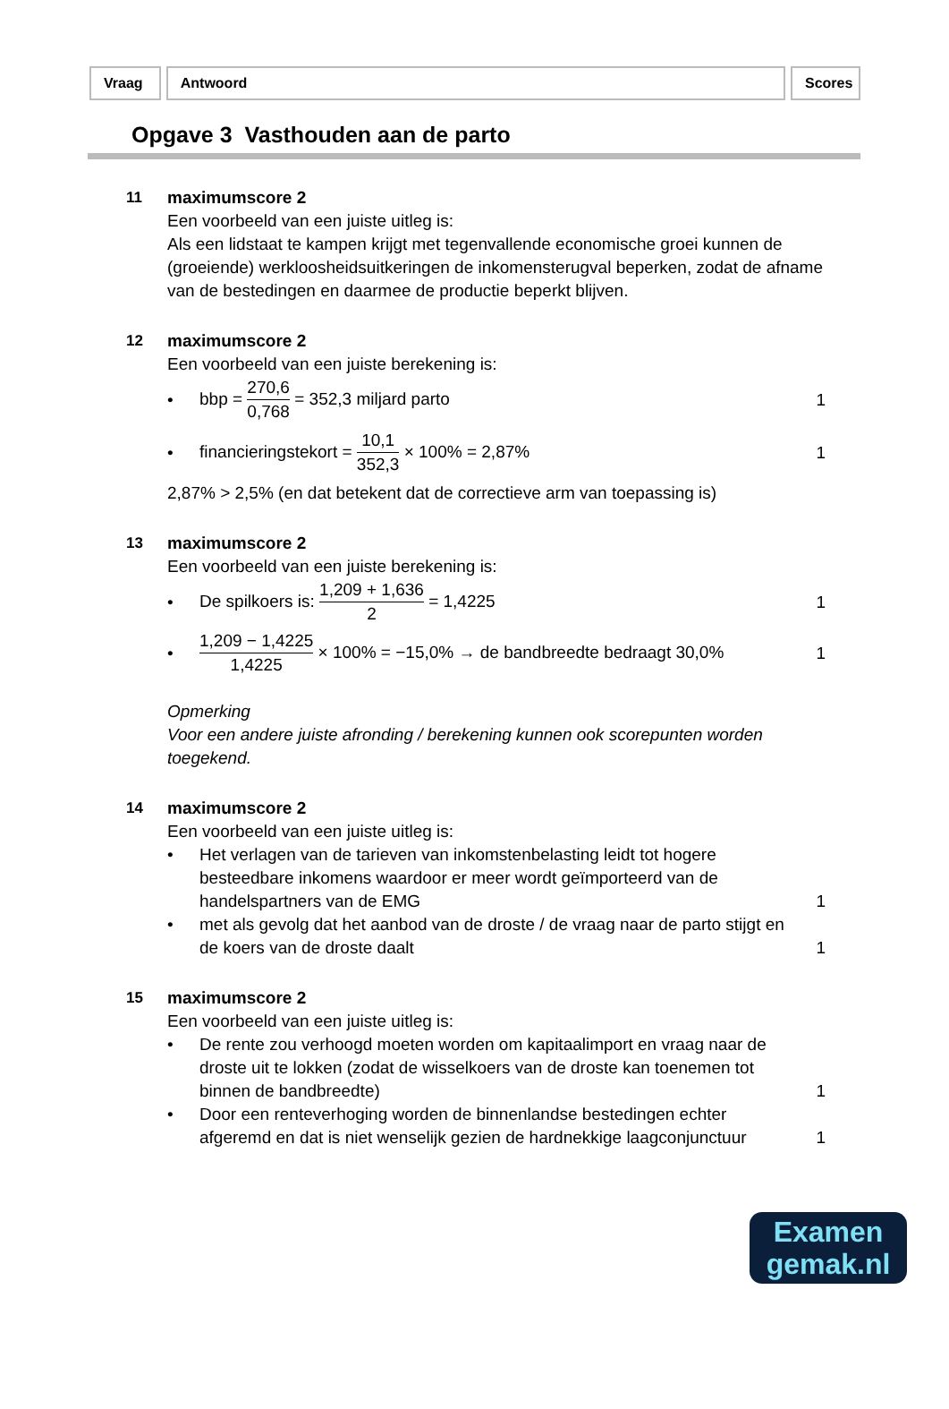Vraag Antwoord Scores
Opgave 3 Vasthouden aan de parto
11
maximumscore 2
Een voorbeeld van een juiste uitleg is:
Als een lidstaat te kampen krijgt met tegenvallende economische groei kunnen de (groeiende) werkloosheidsuitkeringen de inkomensterugval beperken, zodat de afname van de bestedingen en daarmee de productie beperkt blijven.
12
maximumscore 2
Een voorbeeld van een juiste berekening is:
•
bbp = 270,6 0,768 = 352,3 miljard parto
1
•
financieringstekort = 10,1 352,3 × 100% = 2,87%
1
2,87% > 2,5% (en dat betekent dat de correctieve arm van toepassing is)
13
maximumscore 2
Een voorbeeld van een juiste berekening is:
•
De spilkoers is: 1,209 + 1,636 2 = 1,4225
1
•
1,209 − 1,4225 1,4225 × 100% = −15,0% → de bandbreedte bedraagt 30,0%
1
Opmerking
Voor een andere juiste afronding / berekening kunnen ook scorepunten worden toegekend.
14
maximumscore 2
Een voorbeeld van een juiste uitleg is:
•
Het verlagen van de tarieven van inkomstenbelasting leidt tot hogere besteedbare inkomens waardoor er meer wordt geïmporteerd van de handelspartners van de EMG
1
•
met als gevolg dat het aanbod van de droste / de vraag naar de parto stijgt en de koers van de droste daalt
1
15
maximumscore 2
Een voorbeeld van een juiste uitleg is:
•
De rente zou verhoogd moeten worden om kapitaalimport en vraag naar de droste uit te lokken (zodat de wisselkoers van de droste kan toenemen tot binnen de bandbreedte)
1
•
Door een renteverhoging worden de binnenlandse bestedingen echter afgeremd en dat is niet wenselijk gezien de hardnekkige laagconjunctuur
1
Examen
gemak.nl